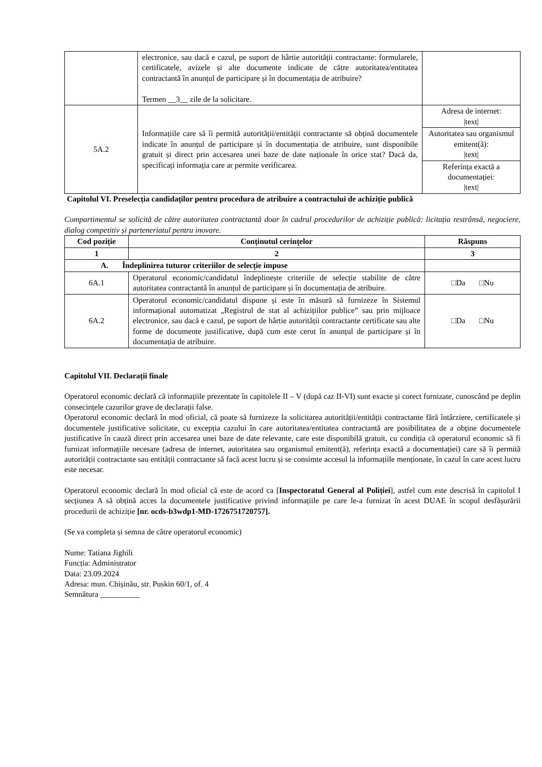| | electronice, sau dacă e cazul, pe suport de hârtie autorității contractante: formularele, certificatele, avizele și alte documente indicate de către autoritatea/entitatea contractantă în anunțul de participare și în documentația de atribuire? Termen __3__ zile de la solicitare. | |
| 5A.2 | Informațiile care să îi permită autorității/entității contractante să obțină documentele indicate în anunțul de participare și în documentația de atribuire, sunt disponibile gratuit și direct prin accesarea unei baze de date naționale în orice stat? Dacă da, specificați informația care ar permite verificarea. | Adresa de internet: /text/ |
| | | Autoritatea sau organismul emitent(ă): /text/ |
| | | Referința exactă a documentației: /text/ |
Capitolul VI. Preselecția candidaților pentru procedura de atribuire a contractului de achiziție publică
Compartimentul se solicită de către autoritatea contractantă doar în cadrul procedurilor de achiziție publică: licitația restrânsă, negociere, dialog competitiv și parteneriatul pentru inovare.
| Cod poziție | Conținutul cerințelor | Răspuns |
| --- | --- | --- |
| 1 | 2 | 3 |
| A. Îndeplinirea tuturor criteriilor de selecție impuse | | |
| 6A.1 | Operatorul economic/candidatul îndeplinește criteriile de selecție stabilite de către autoritatea contractantă în anunțul de participare și în documentația de atribuire. | □Da □Nu |
| 6A.2 | Operatorul economic/candidatul dispune și este în măsură să furnizeze în Sistemul informațional automatizat „Registrul de stat al achizițiilor publice” sau prin mijloace electronice, sau dacă e cazul, pe suport de hârtie autorității contractante certificate sau alte forme de documente justificative, după cum este cerut în anunțul de participare și în documentația de atribuire. | □Da □Nu |
Capitolul VII. Declarații finale
Operatorul economic declară că informațiile prezentate în capitolele II – V (după caz II-VI) sunt exacte și corect furnizate, cunoscând pe deplin consecințele cazurilor grave de declarații false.
Operatorul economic declară în mod oficial, că poate să furnizeze la solicitarea autorității/entității contractante fără întârziere, certificatele și documentele justificative solicitate, cu excepția cazului în care autoritatea/entitatea contractantă are posibilitatea de a obține documentele justificative în cauză direct prin accesarea unei baze de date relevante, care este disponibilă gratuit, cu condiția că operatorul economic să fi furnizat informațiile necesare (adresa de internet, autoritatea sau organismul emitent(ă), referința exactă a documentației) care să îi permită autorității contractante sau entității contractante să facă acest lucru și se consimte accesul la informațiile menționate, în cazul în care acest lucru este necesar.
Operatorul economic declară în mod oficial că este de acord ca [Inspectoratul General al Poliției], astfel cum este descrisă în capitolul I secțiunea A să obțină acces la documentele justificative privind informațiile pe care le-a furnizat în acest DUAE în scopul desfășurării procedurii de achiziție [nr. ocds-b3wdp1-MD-1726751720757].
(Se va completa și semna de către operatorul economic)
Nume: Tatiana Jighili
Funcția: Administrator
Data: 23.09.2024
Adresa: mun. Chișinău, str. Puskin 60/1, of. 4
Semnătura __________